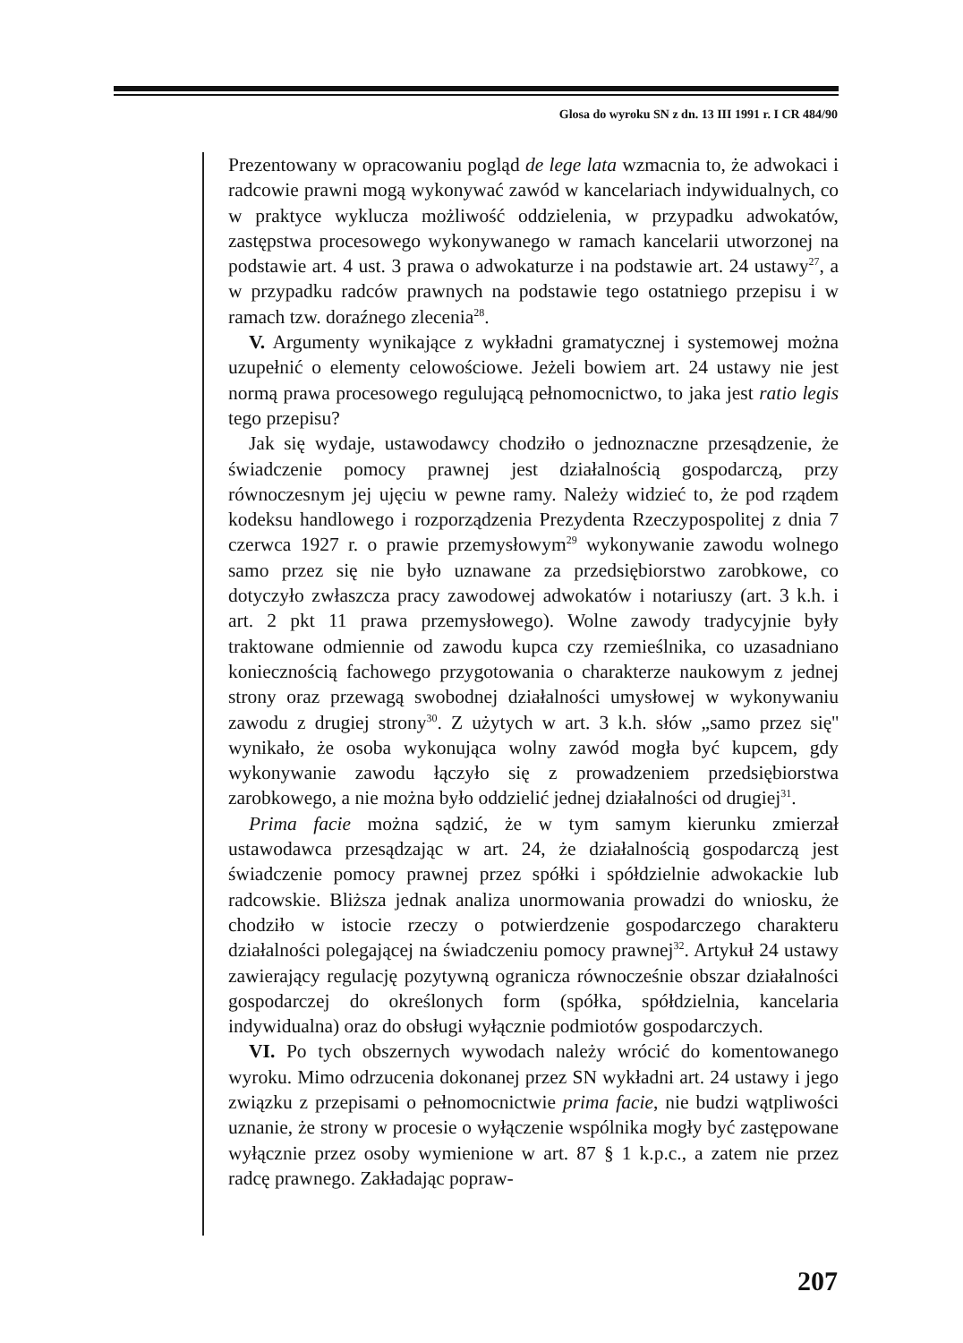Glosa do wyroku SN z dn. 13 III 1991 r. I CR 484/90
Prezentowany w opracowaniu pogląd de lege lata wzmacnia to, że adwokaci i radcowie prawni mogą wykonywać zawód w kancelariach indywidualnych, co w praktyce wyklucza możliwość oddzielenia, w przypadku adwokatów, zastępstwa procesowego wykonywanego w ramach kancelarii utworzonej na podstawie art. 4 ust. 3 prawa o adwokaturze i na podstawie art. 24 ustawy<sup>27</sup>, a w przypadku radców prawnych na podstawie tego ostatniego przepisu i w ramach tzw. doraźnego zlecenia<sup>28</sup>.
V. Argumenty wynikające z wykładni gramatycznej i systemowej można uzupełnić o elementy celowościowe. Jeżeli bowiem art. 24 ustawy nie jest normą prawa procesowego regulującą pełnomocnictwo, to jaka jest ratio legis tego przepisu?
Jak się wydaje, ustawodawcy chodziło o jednoznaczne przesądzenie, że świadczenie pomocy prawnej jest działalnością gospodarczą, przy równoczesnym jej ujęciu w pewne ramy. Należy widzieć to, że pod rządem kodeksu handlowego i rozporządzenia Prezydenta Rzeczypospolitej z dnia 7 czerwca 1927 r. o prawie przemysłowym<sup>29</sup> wykonywanie zawodu wolnego samo przez się nie było uznawane za przedsiębiorstwo zarobkowe, co dotyczyło zwłaszcza pracy zawodowej adwokatów i notariuszy (art. 3 k.h. i art. 2 pkt 11 prawa przemysłowego). Wolne zawody tradycyjnie były traktowane odmiennie od zawodu kupca czy rzemieślnika, co uzasadniano koniecznością fachowego przygotowania o charakterze naukowym z jednej strony oraz przewagą swobodnej działalności umysłowej w wykonywaniu zawodu z drugiej strony<sup>30</sup>. Z użytych w art. 3 k.h. słów „samo przez się'' wynikało, że osoba wykonująca wolny zawód mogła być kupcem, gdy wykonywanie zawodu łączyło się z prowadzeniem przedsiębiorstwa zarobkowego, a nie można było oddzielić jednej działalności od drugiej<sup>31</sup>.
Prima facie można sądzić, że w tym samym kierunku zmierzał ustawodawca przesądzając w art. 24, że działalnością gospodarczą jest świadczenie pomocy prawnej przez spółki i spółdzielnie adwokackie lub radcowskie. Bliższa jednak analiza unormowania prowadzi do wniosku, że chodziło w istocie rzeczy o potwierdzenie gospodarczego charakteru działalności polegającej na świadczeniu pomocy prawnej<sup>32</sup>. Artykuł 24 ustawy zawierający regulację pozytywną ogranicza równocześnie obszar działalności gospodarczej do określonych form (spółka, spółdzielnia, kancelaria indywidualna) oraz do obsługi wyłącznie podmiotów gospodarczych.
VI. Po tych obszernych wywodach należy wrócić do komentowanego wyroku. Mimo odrzucenia dokonanej przez SN wykładni art. 24 ustawy i jego związku z przepisami o pełnomocnictwie prima facie, nie budzi wątpliwości uznanie, że strony w procesie o wyłączenie wspólnika mogły być zastępowane wyłącznie przez osoby wymienione w art. 87 § 1 k.p.c., a zatem nie przez radcę prawnego. Zakładając popraw-
207